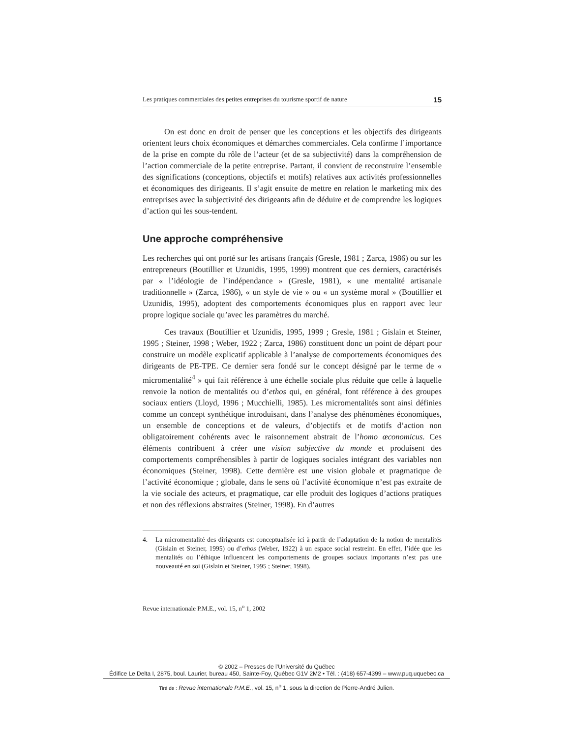Les pratiques commerciales des petites entreprises du tourisme sportif de nature 15
On est donc en droit de penser que les conceptions et les objectifs des dirigeants orientent leurs choix économiques et démarches commerciales. Cela confirme l’importance de la prise en compte du rôle de l’acteur (et de sa subjectivité) dans la compréhension de l’action commerciale de la petite entreprise. Partant, il convient de reconstruire l’ensemble des significations (conceptions, objectifs et motifs) relatives aux activités professionnelles et économiques des dirigeants. Il s’agit ensuite de mettre en relation le marketing mix des entreprises avec la subjectivité des dirigeants afin de déduire et de comprendre les logiques d’action qui les sous-tendent.
Une approche compréhensive
Les recherches qui ont porté sur les artisans français (Gresle, 1981 ; Zarca, 1986) ou sur les entrepreneurs (Boutillier et Uzunidis, 1995, 1999) montrent que ces derniers, caractérisés par « l’idéologie de l’indépendance » (Gresle, 1981), « une mentalité artisanale traditionnelle » (Zarca, 1986), « un style de vie » ou « un système moral » (Boutillier et Uzunidis, 1995), adoptent des comportements économiques plus en rapport avec leur propre logique sociale qu’avec les paramètres du marché.
Ces travaux (Boutillier et Uzunidis, 1995, 1999 ; Gresle, 1981 ; Gislain et Steiner, 1995 ; Steiner, 1998 ; Weber, 1922 ; Zarca, 1986) constituent donc un point de départ pour construire un modèle explicatif applicable à l’analyse de comportements économiques des dirigeants de PE-TPE. Ce dernier sera fondé sur le concept désigné par le terme de « micromentalité<sup>4</sup> » qui fait référence à une échelle sociale plus réduite que celle à laquelle renvoie la notion de mentalités ou d’ethos qui, en général, font référence à des groupes sociaux entiers (Lloyd, 1996 ; Mucchielli, 1985). Les micromentalités sont ainsi définies comme un concept synthétique introduisant, dans l’analyse des phénomènes économiques, un ensemble de conceptions et de valeurs, d’objectifs et de motifs d’action non obligatoirement cohérents avec le raisonnement abstrait de l’homo œconomicus. Ces éléments contribuent à créer une vision subjective du monde et produisent des comportements compréhensibles à partir de logiques sociales intégrant des variables non économiques (Steiner, 1998). Cette dernière est une vision globale et pragmatique de l’activité économique ; globale, dans le sens où l’activité économique n’est pas extraite de la vie sociale des acteurs, et pragmatique, car elle produit des logiques d’actions pratiques et non des réflexions abstraites (Steiner, 1998). En d’autres
4. La micromentalité des dirigeants est conceptualisée ici à partir de l’adaptation de la notion de mentalités (Gislain et Steiner, 1995) ou d’ethos (Weber, 1922) à un espace social restreint. En effet, l’idée que les mentalités ou l’éthique influencent les comportements de groupes sociaux importants n’est pas une nouveauté en soi (Gislain et Steiner, 1995 ; Steiner, 1998).
Revue internationale P.M.E., vol. 15, n<sup>o</sup> 1, 2002
© 2002 – Presses de l’Université du Québec
Édifice Le Delta I, 2875, boul. Laurier, bureau 450, Sainte-Foy, Québec G1V 2M2 • Tél. : (418) 657-4399 – www.puq.uquebec.ca
Tiré de : Revue internationale P.M.E., vol. 15, n<sup>o</sup> 1, sous la direction de Pierre-André Julien.